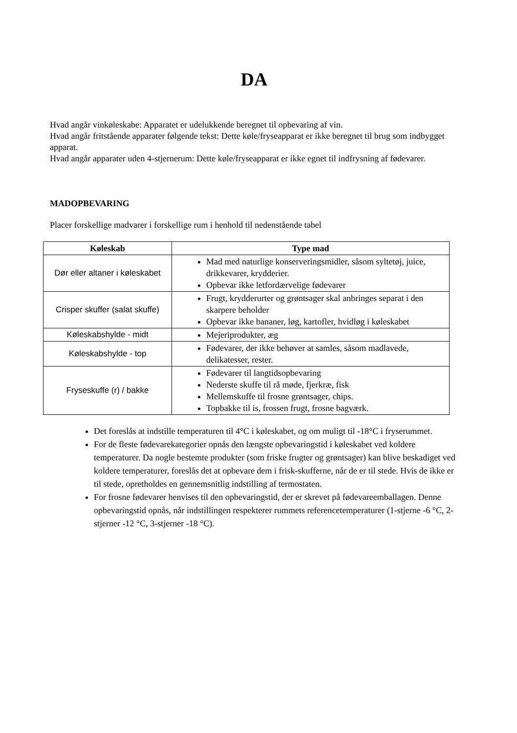DA
Hvad angår vinkøleskabe: Apparatet er udelukkende beregnet til opbevaring af vin.
Hvad angår fritstående apparater følgende tekst: Dette køle/fryseapparat er ikke beregnet til brug som indbygget apparat.
Hvad angår apparater uden 4-stjernerum: Dette køle/fryseapparat er ikke egnet til indfrysning af fødevarer.
MADOPBEVARING
Placer forskellige madvarer i forskellige rum i henhold til nedenstående tabel
| Køleskab | Type mad |
| --- | --- |
| Dør eller altaner i køleskabet | Mad med naturlige konserveringsmidler, såsom syltetøj, juice, drikkevarer, krydderier. Opbevar ikke letfordærvelige fødevarer |
| Crisper skuffer (salat skuffe) | Frugt, krydderurter og grøntsager skal anbringes separat i den skarpere beholder Opbevar ikke bananer, løg, kartofler, hvidløg i køleskabet |
| Køleskabshylde - midt | Mejeriprodukter, æg |
| Køleskabshylde - top | Fødevarer, der ikke behøver at samles, såsom madlavede, delikatesser, rester. |
| Fryseskuffe (r) / bakke | Fødevarer til langtidsopbevaring Nederste skuffe til rå møde, fjerkræ, fisk Mellemskuffe til frosne grøntsager, chips. Topbakke til is, frossen frugt, frosne bagværk. |
Det foreslås at indstille temperaturen til 4°C i køleskabet, og om muligt til -18°C i fryserummet.
For de fleste fødevarekategorier opnås den længste opbevaringstid i køleskabet ved koldere temperaturer. Da nogle bestemte produkter (som friske frugter og grøntsager) kan blive beskadiget ved koldere temperaturer, foreslås det at opbevare dem i frisk-skufferne, når de er til stede. Hvis de ikke er til stede, opretholdes en gennemsnitlig indstilling af termostaten.
For frosne fødevarer henvises til den opbevaringstid, der er skrevet på fødevareemballagen. Denne opbevaringstid opnås, når indstillingen respekterer rummets referencetemperaturer (1-stjerne -6 °C, 2-stjerner -12 °C, 3-stjerner -18 °C).